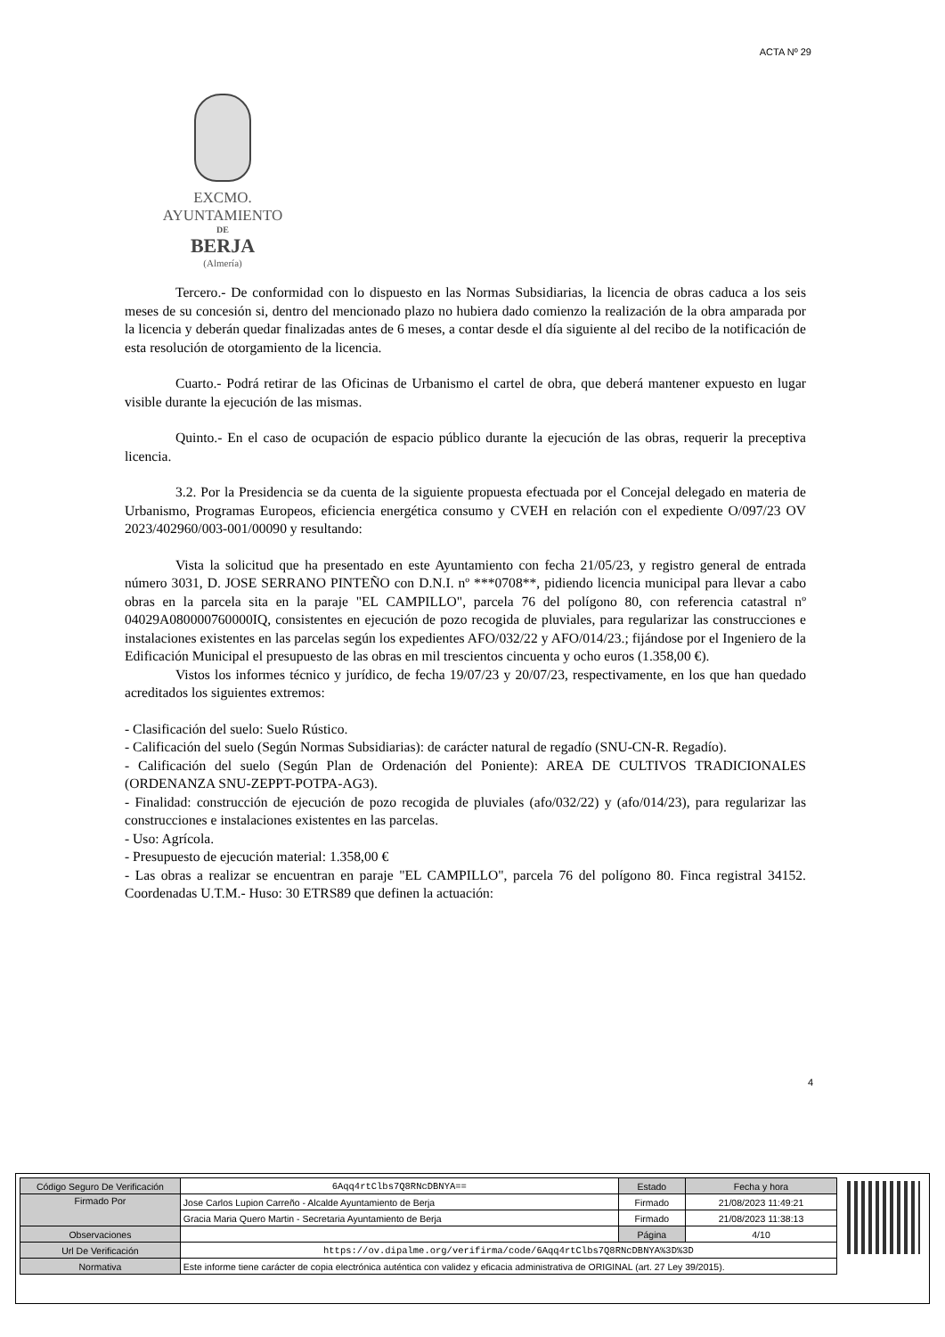ACTA Nº 29
EXCMO. AYUNTAMIENTO
DE
BERJA
(Almería)
Tercero.- De conformidad con lo dispuesto en las Normas Subsidiarias, la licencia de obras caduca a los seis meses de su concesión si, dentro del mencionado plazo no hubiera dado comienzo la realización de la obra amparada por la licencia y deberán quedar finalizadas antes de 6 meses, a contar desde el día siguiente al del recibo de la notificación de esta resolución de otorgamiento de la licencia.
Cuarto.- Podrá retirar de las Oficinas de Urbanismo el cartel de obra, que deberá mantener expuesto en lugar visible durante la ejecución de las mismas.
Quinto.- En el caso de ocupación de espacio público durante la ejecución de las obras, requerir la preceptiva licencia.
3.2. Por la Presidencia se da cuenta de la siguiente propuesta efectuada por el Concejal delegado en materia de Urbanismo, Programas Europeos, eficiencia energética consumo y CVEH en relación con el expediente O/097/23 OV 2023/402960/003-001/00090 y resultando:
Vista la solicitud que ha presentado en este Ayuntamiento con fecha 21/05/23, y registro general de entrada número 3031, D. JOSE SERRANO PINTEÑO con D.N.I. nº ***0708**, pidiendo licencia municipal para llevar a cabo obras en la parcela sita en la paraje "EL CAMPILLO", parcela 76 del polígono 80, con referencia catastral nº 04029A080000760000IQ, consistentes en ejecución de pozo recogida de pluviales, para regularizar las construcciones e instalaciones existentes en las parcelas según los expedientes AFO/032/22 y AFO/014/23.; fijándose por el Ingeniero de la Edificación Municipal el presupuesto de las obras en mil trescientos cincuenta y ocho euros (1.358,00 €).
Vistos los informes técnico y jurídico, de fecha 19/07/23 y 20/07/23, respectivamente, en los que han quedado acreditados los siguientes extremos:
- Clasificación del suelo: Suelo Rústico.
- Calificación del suelo (Según Normas Subsidiarias): de carácter natural de regadío (SNU-CN-R. Regadío).
- Calificación del suelo (Según Plan de Ordenación del Poniente): AREA DE CULTIVOS TRADICIONALES (ORDENANZA SNU-ZEPPT-POTPA-AG3).
- Finalidad: construcción de ejecución de pozo recogida de pluviales (afo/032/22) y (afo/014/23), para regularizar las construcciones e instalaciones existentes en las parcelas.
- Uso: Agrícola.
- Presupuesto de ejecución material: 1.358,00 €
- Las obras a realizar se encuentran en paraje "EL CAMPILLO", parcela 76 del polígono 80. Finca registral 34152. Coordenadas U.T.M.- Huso: 30 ETRS89 que definen la actuación:
4
| Código Seguro De Verificación | 6Aqq4rtClbs7Q8RNcDBNYA== | Estado | Fecha y hora |
| Firmado Por | Jose Carlos Lupion Carreño - Alcalde Ayuntamiento de Berja | Firmado | 21/08/2023 11:49:21 |
| | Gracia Maria Quero Martin - Secretaria Ayuntamiento de Berja | Firmado | 21/08/2023 11:38:13 |
| Observaciones | | Página | 4/10 |
| Url De Verificación | https://ov.dipalme.org/verifirma/code/6Aqq4rtClbs7Q8RNcDBNYA%3D%3D | | |
| Normativa | Este informe tiene carácter de copia electrónica auténtica con validez y eficacia administrativa de ORIGINAL (art. 27 Ley 39/2015). | | |